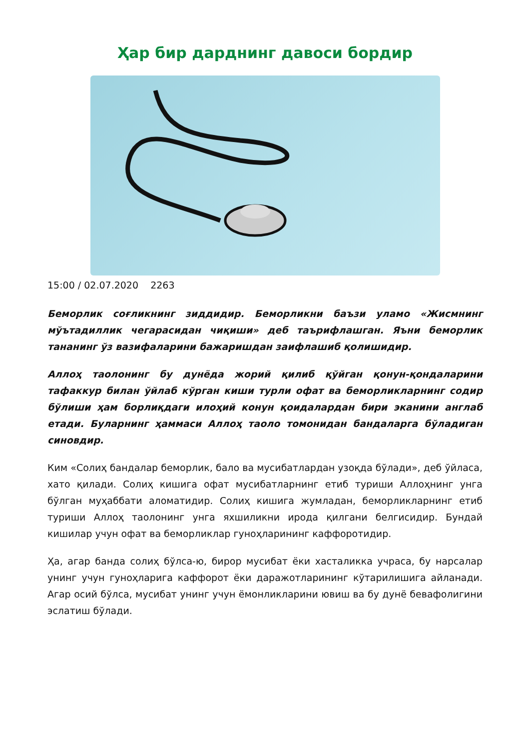Ҳар бир дарднинг давоси бордир
15:00 / 02.07.2020 2263
Беморлик соғликнинг зиддидир. Беморликни баъзи уламо «Жисмнинг мўътадиллик чегарасидан чиқиши» деб таърифлашган. Яъни беморлик тананинг ўз вазифаларини бажаришдан заифлашиб қолишидир.
Аллоҳ таолонинг бу дунёда жорий қилиб қўйган қонун-қондаларини тафаккур билан ўйлаб кўрган киши турли офат ва беморликларнинг содир бўлиши ҳам борлиқдаги илоҳий конун қоидалардан бири эканини англаб етади. Буларнинг ҳаммаси Аллоҳ таоло томонидан бандаларга бўладиган синовдир.
Ким «Солиҳ бандалар беморлик, бало ва мусибатлардан узоқда бўлади», деб ўйласа, хато қилади. Солиҳ кишига офат мусибатларнинг етиб туриши Аллоҳнинг унга бўлган муҳаббати аломатидир. Солиҳ кишига жумладан, беморликларнинг етиб туриши Аллоҳ таолонинг унга яхшиликни ирода қилгани белгисидир. Бундай кишилар учун офат ва беморликлар гуноҳларининг каффоротидир.
Ҳа, агар банда солиҳ бўлса-ю, бирор мусибат ёки хасталикка учраса, бу нарсалар унинг учун гуноҳларига каффорот ёки даражотларининг кўтарилишига айланади. Агар осий бўлса, мусибат унинг учун ёмонликларини ювиш ва бу дунё бевафолигини эслатиш бўлади.